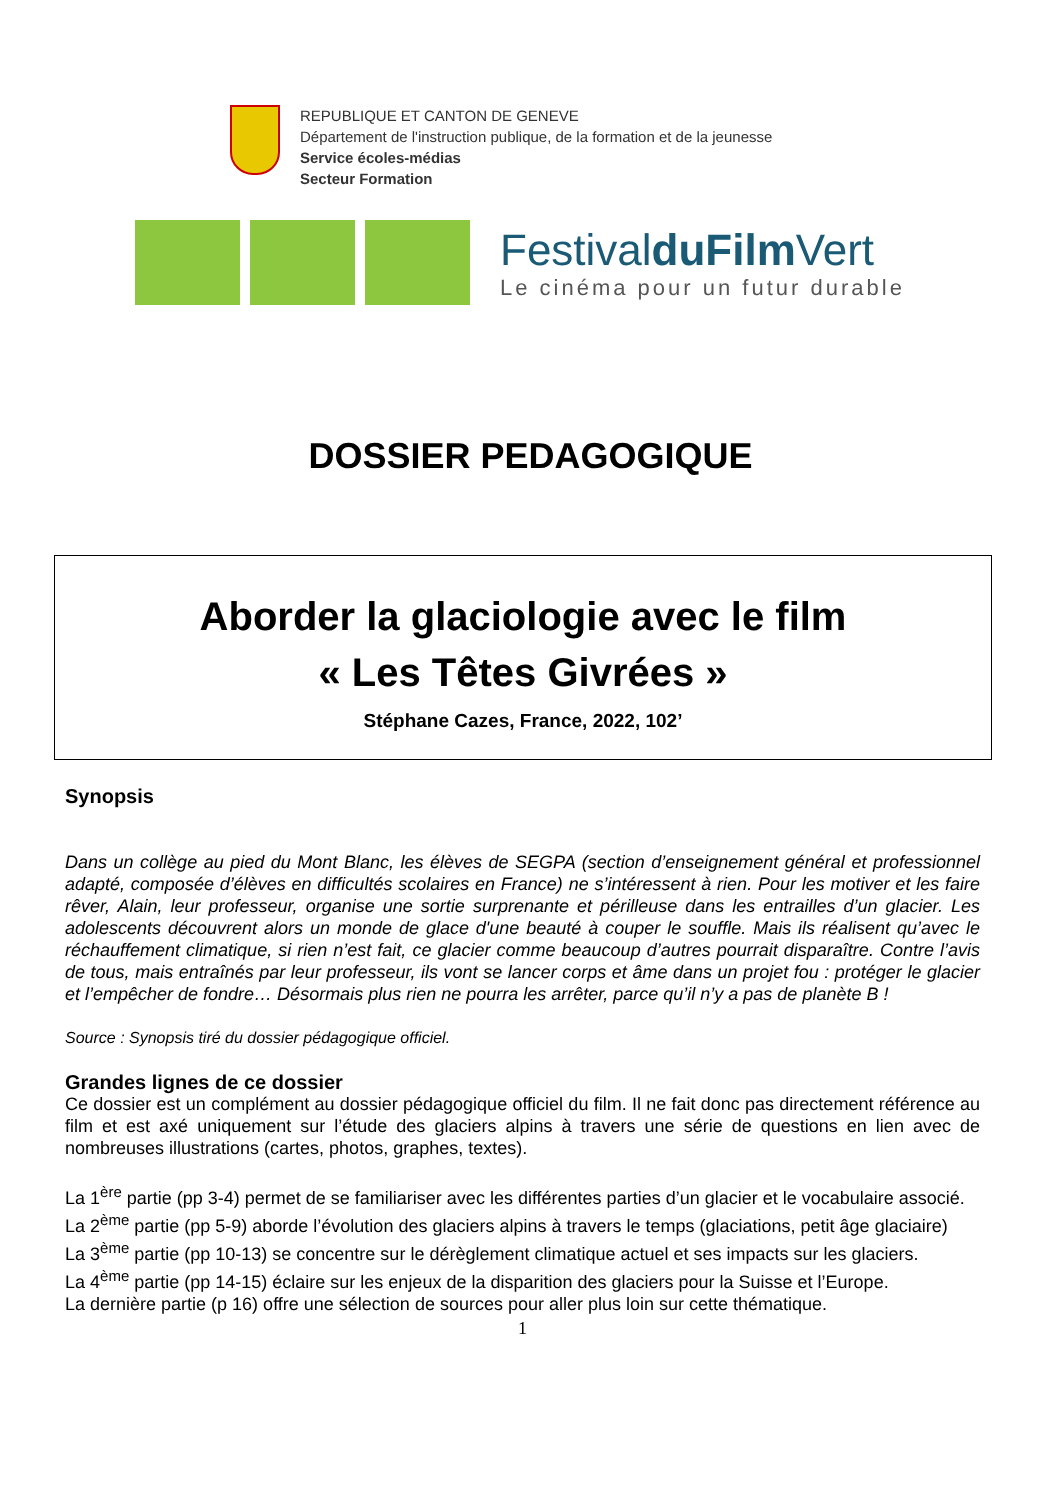REPUBLIQUE ET CANTON DE GENEVE
Département de l'instruction publique, de la formation et de la jeunesse
Service écoles-médias
Secteur Formation
FestivalduFilm Vert
Le cinéma pour un futur durable
DOSSIER PEDAGOGIQUE
Aborder la glaciologie avec le film
« Les Têtes Givrées »
Stéphane Cazes, France, 2022, 102’
Synopsis
Dans un collège au pied du Mont Blanc, les élèves de SEGPA (section d’enseignement général et professionnel adapté, composée d’élèves en difficultés scolaires en France) ne s’intéressent à rien. Pour les motiver et les faire rêver, Alain, leur professeur, organise une sortie surprenante et périlleuse dans les entrailles d’un glacier. Les adolescents découvrent alors un monde de glace d'une beauté à couper le souffle. Mais ils réalisent qu’avec le réchauffement climatique, si rien n’est fait, ce glacier comme beaucoup d’autres pourrait disparaître. Contre l’avis de tous, mais entraînés par leur professeur, ils vont se lancer corps et âme dans un projet fou : protéger le glacier et l’empêcher de fondre… Désormais plus rien ne pourra les arrêter, parce qu’il n’y a pas de planète B !
Source : Synopsis tiré du dossier pédagogique officiel.
Grandes lignes de ce dossier
Ce dossier est un complément au dossier pédagogique officiel du film. Il ne fait donc pas directement référence au film et est axé uniquement sur l’étude des glaciers alpins à travers une série de questions en lien avec de nombreuses illustrations (cartes, photos, graphes, textes).
La 1<sup>ère</sup> partie (pp 3-4) permet de se familiariser avec les différentes parties d’un glacier et le vocabulaire associé.
La 2<sup>ème</sup> partie (pp 5-9) aborde l’évolution des glaciers alpins à travers le temps (glaciations, petit âge glaciaire)
La 3<sup>ème</sup> partie (pp 10-13) se concentre sur le dérèglement climatique actuel et ses impacts sur les glaciers.
La 4<sup>ème</sup> partie (pp 14-15) éclaire sur les enjeux de la disparition des glaciers pour la Suisse et l’Europe.
La dernière partie (p 16) offre une sélection de sources pour aller plus loin sur cette thématique.
1